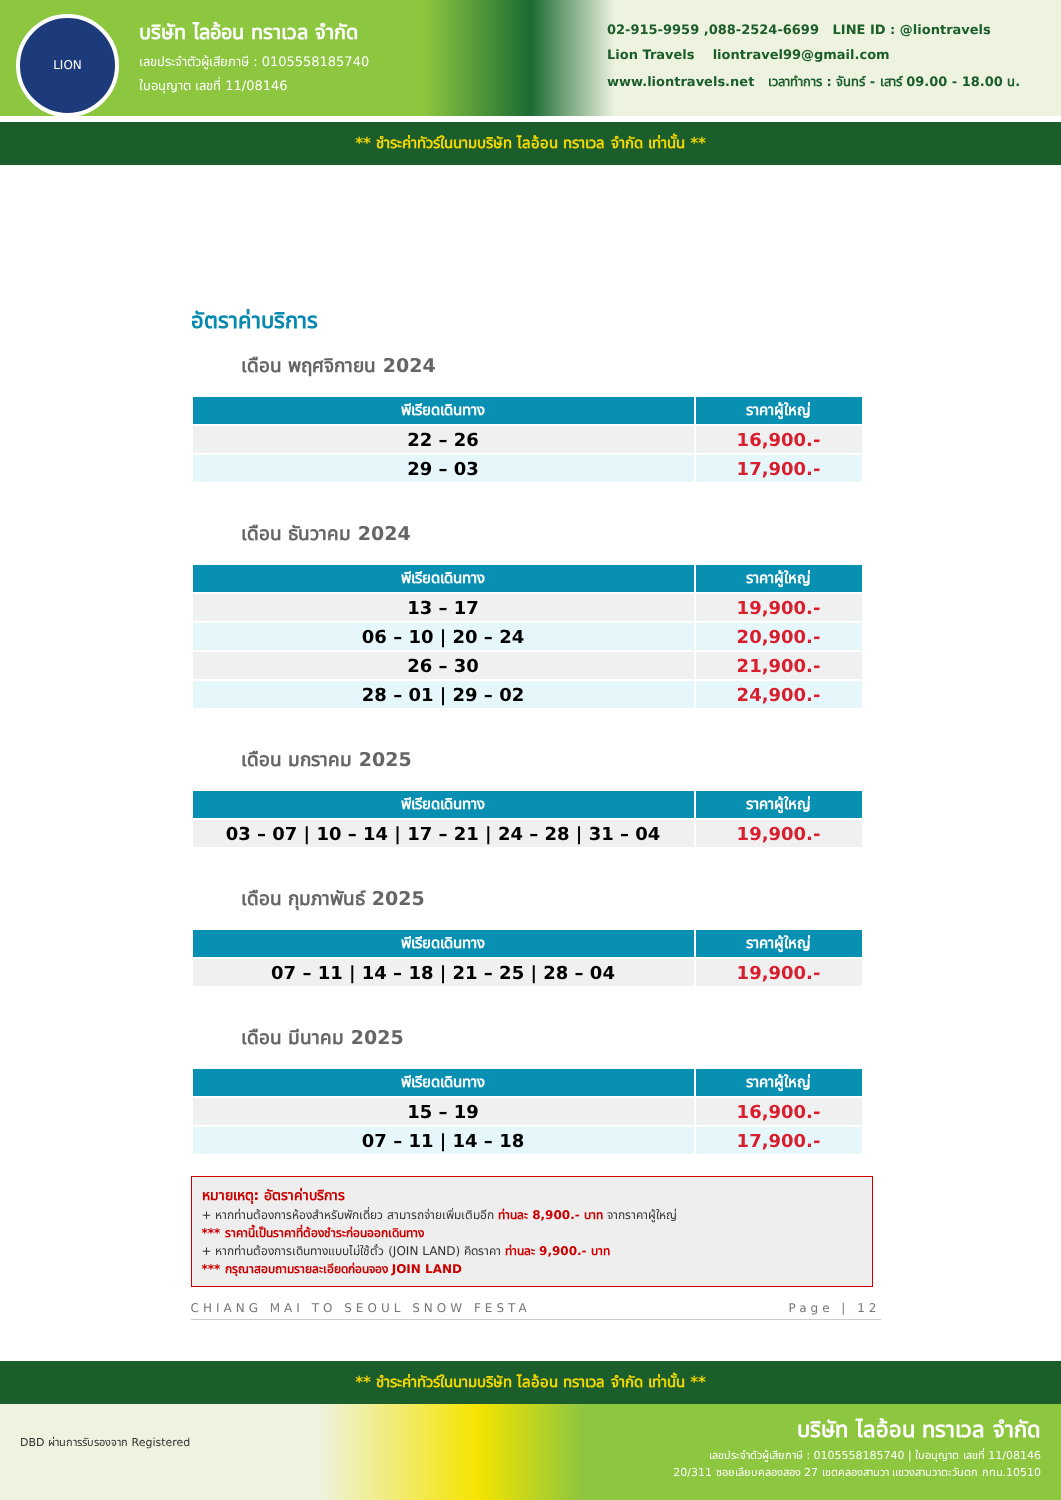LION
บริษัท ไลอ้อน ทราเวล จำกัด
เลขประจำตัวผู้เสียภาษี : 0105558185740
ใบอนุญาต เลขที่ 11/08146
02-915-9959 ,088-2524-6699 LINE ID : @liontravels
Lion Travels liontravel99@gmail.com
www.liontravels.net เวลาทำการ : จันทร์ - เสาร์ 09.00 - 18.00 น.
** ชำระค่าทัวร์ในนามบริษัท ไลอ้อน ทราเวล จำกัด เท่านั้น **
อัตราค่าบริการ
เดือน พฤศจิกายน 2024
| พีเรียดเดินทาง | ราคาผู้ใหญ่ |
| --- | --- |
| 22 – 26 | 16,900.- |
| 29 – 03 | 17,900.- |
เดือน ธันวาคม 2024
| พีเรียดเดินทาง | ราคาผู้ใหญ่ |
| --- | --- |
| 13 – 17 | 19,900.- |
| 06 – 10 / 20 – 24 | 20,900.- |
| 26 – 30 | 21,900.- |
| 28 – 01 / 29 – 02 | 24,900.- |
เดือน มกราคม 2025
| พีเรียดเดินทาง | ราคาผู้ใหญ่ |
| --- | --- |
| 03 – 07 / 10 – 14 / 17 – 21 / 24 – 28 / 31 – 04 | 19,900.- |
เดือน กุมภาพันธ์ 2025
| พีเรียดเดินทาง | ราคาผู้ใหญ่ |
| --- | --- |
| 07 – 11 / 14 – 18 / 21 – 25 / 28 – 04 | 19,900.- |
เดือน มีนาคม 2025
| พีเรียดเดินทาง | ราคาผู้ใหญ่ |
| --- | --- |
| 15 – 19 | 16,900.- |
| 07 – 11 / 14 – 18 | 17,900.- |
หมายเหตุ: อัตราค่าบริการ
+ หากท่านต้องการห้องสำหรับพักเดี่ยว สามารถจ่ายเพิ่มเติมอีก ท่านละ 8,900.- บาท จากราคาผู้ใหญ่
*** ราคานี้เป็นราคาที่ต้องชำระก่อนออกเดินทาง
+ หากท่านต้องการเดินทางแบบไม่ใช้ตั๋ว (JOIN LAND) คิดราคา ท่านละ 9,900.- บาท
*** กรุณาสอบถามรายละเอียดก่อนจอง JOIN LAND
CHIANG MAI TO SEOUL SNOW FESTA Page | 12
** ชำระค่าทัวร์ในนามบริษัท ไลอ้อน ทราเวล จำกัด เท่านั้น **
DBD ผ่านการรับรองจาก Registered
บริษัท ไลอ้อน ทราเวล จำกัด
เลขประจำตัวผู้เสียภาษี : 0105558185740 | ใบอนุญาต เลขที่ 11/08146
20/311 ซอยเลียบคลองสอง 27 เขตคลองสามวา แขวงสามวาตะวันตก กทม.10510